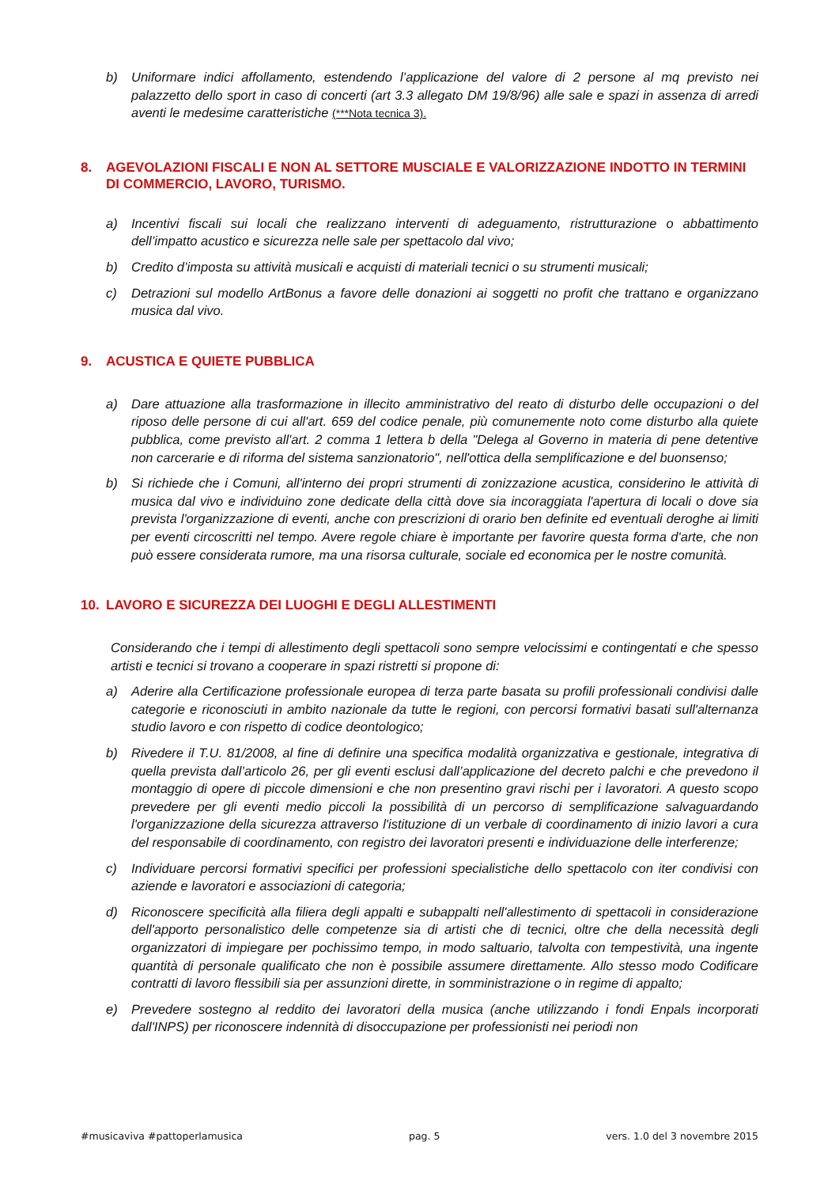b) Uniformare indici affollamento, estendendo l’applicazione del valore di 2 persone al mq previsto nei palazzetto dello sport in caso di concerti (art 3.3 allegato DM 19/8/96) alle sale e spazi in assenza di arredi aventi le medesime caratteristiche (***Nota tecnica 3).
8. AGEVOLAZIONI FISCALI E NON AL SETTORE MUSCIALE E VALORIZZAZIONE INDOTTO IN TERMINI DI COMMERCIO, LAVORO, TURISMO.
a) Incentivi fiscali sui locali che realizzano interventi di adeguamento, ristrutturazione o abbattimento dell’impatto acustico e sicurezza nelle sale per spettacolo dal vivo;
b) Credito d’imposta su attività musicali e acquisti di materiali tecnici o su strumenti musicali;
c) Detrazioni sul modello ArtBonus a favore delle donazioni ai soggetti no profit che trattano e organizzano musica dal vivo.
9. ACUSTICA E QUIETE PUBBLICA
a) Dare attuazione alla trasformazione in illecito amministrativo del reato di disturbo delle occupazioni o del riposo delle persone di cui all'art. 659 del codice penale, più comunemente noto come disturbo alla quiete pubblica, come previsto all'art. 2 comma 1 lettera b della "Delega al Governo in materia di pene detentive non carcerarie e di riforma del sistema sanzionatorio", nell'ottica della semplificazione e del buonsenso;
b) Si richiede che i Comuni, all'interno dei propri strumenti di zonizzazione acustica, considerino le attività di musica dal vivo e individuino zone dedicate della città dove sia incoraggiata l'apertura di locali o dove sia prevista l'organizzazione di eventi, anche con prescrizioni di orario ben definite ed eventuali deroghe ai limiti per eventi circoscritti nel tempo. Avere regole chiare è importante per favorire questa forma d'arte, che non può essere considerata rumore, ma una risorsa culturale, sociale ed economica per le nostre comunità.
10. LAVORO E SICUREZZA DEI LUOGHI E DEGLI ALLESTIMENTI
Considerando che i tempi di allestimento degli spettacoli sono sempre velocissimi e contingentati e che spesso artisti e tecnici si trovano a cooperare in spazi ristretti si propone di:
a) Aderire alla Certificazione professionale europea di terza parte basata su profili professionali condivisi dalle categorie e riconosciuti in ambito nazionale da tutte le regioni, con percorsi formativi basati sull'alternanza studio lavoro e con rispetto di codice deontologico;
b) Rivedere il T.U. 81/2008, al fine di definire una specifica modalità organizzativa e gestionale, integrativa di quella prevista dall’articolo 26, per gli eventi esclusi dall’applicazione del decreto palchi e che prevedono il montaggio di opere di piccole dimensioni e che non presentino gravi rischi per i lavoratori. A questo scopo prevedere per gli eventi medio piccoli la possibilità di un percorso di semplificazione salvaguardando l'organizzazione della sicurezza attraverso l'istituzione di un verbale di coordinamento di inizio lavori a cura del responsabile di coordinamento, con registro dei lavoratori presenti e individuazione delle interferenze;
c) Individuare percorsi formativi specifici per professioni specialistiche dello spettacolo con iter condivisi con aziende e lavoratori e associazioni di categoria;
d) Riconoscere specificità alla filiera degli appalti e subappalti nell'allestimento di spettacoli in considerazione dell'apporto personalistico delle competenze sia di artisti che di tecnici, oltre che della necessità degli organizzatori di impiegare per pochissimo tempo, in modo saltuario, talvolta con tempestività, una ingente quantità di personale qualificato che non è possibile assumere direttamente. Allo stesso modo Codificare contratti di lavoro flessibili sia per assunzioni dirette, in somministrazione o in regime di appalto;
e) Prevedere sostegno al reddito dei lavoratori della musica (anche utilizzando i fondi Enpals incorporati dall'INPS) per riconoscere indennità di disoccupazione per professionisti nei periodi non
#musicaviva #pattoperlamusica pag. 5 vers. 1.0 del 3 novembre 2015